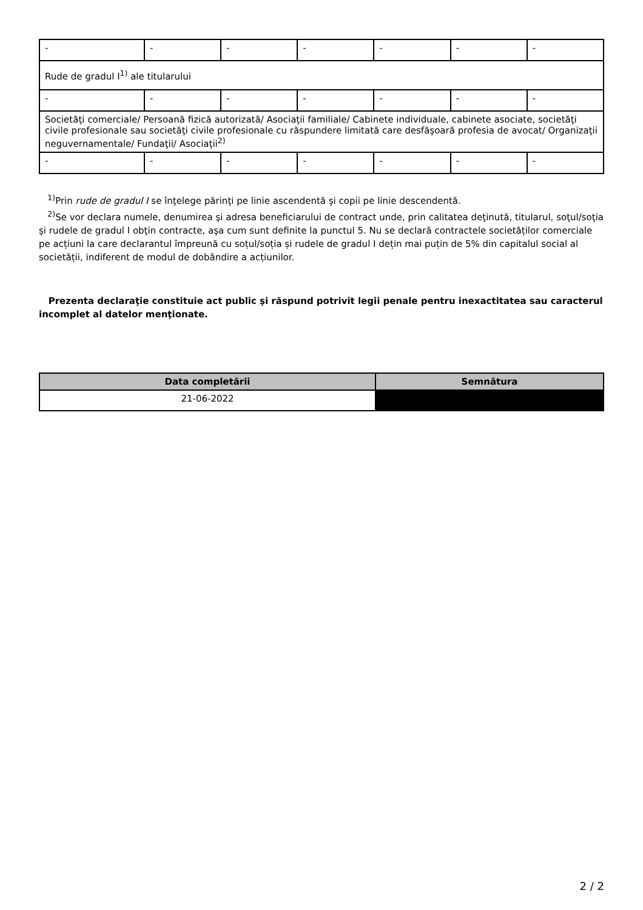| - | - | - | - | - | - | - |
| Rude de gradul I<sup>1)</sup> ale titularului | | | | | | |
| - | - | - | - | - | - | - |
| Societăţi comerciale/ Persoană fizică autorizată/ Asociaţii familiale/ Cabinete individuale, cabinete asociate, societăţi civile profesionale sau societăţi civile profesionale cu răspundere limitată care desfăşoară profesia de avocat/ Organizaţii neguvernamentale/ Fundaţii/ Asociaţii<sup>2)</sup> | | | | | | |
| - | - | - | - | - | - | - |
<sup>1)</sup> Prin rude de gradul I se înţelege părinţi pe linie ascendentă şi copii pe linie descendentă.
<sup>2)</sup> Se vor declara numele, denumirea şi adresa beneficiarului de contract unde, prin calitatea deţinută, titularul, soţul/soţia şi rudele de gradul I obţin contracte, aşa cum sunt definite la punctul 5. Nu se declară contractele societăților comerciale pe acțiuni la care declarantul împreună cu soțul/soția și rudele de gradul I dețin mai puțin de 5% din capitalul social al societății, indiferent de modul de dobândire a acțiunilor.
Prezenta declaraţie constituie act public şi răspund potrivit legii penale pentru inexactitatea sau caracterul incomplet al datelor menţionate.
| Data completării | Semnătura |
| --- | --- |
| 21-06-2022 | |
2 / 2